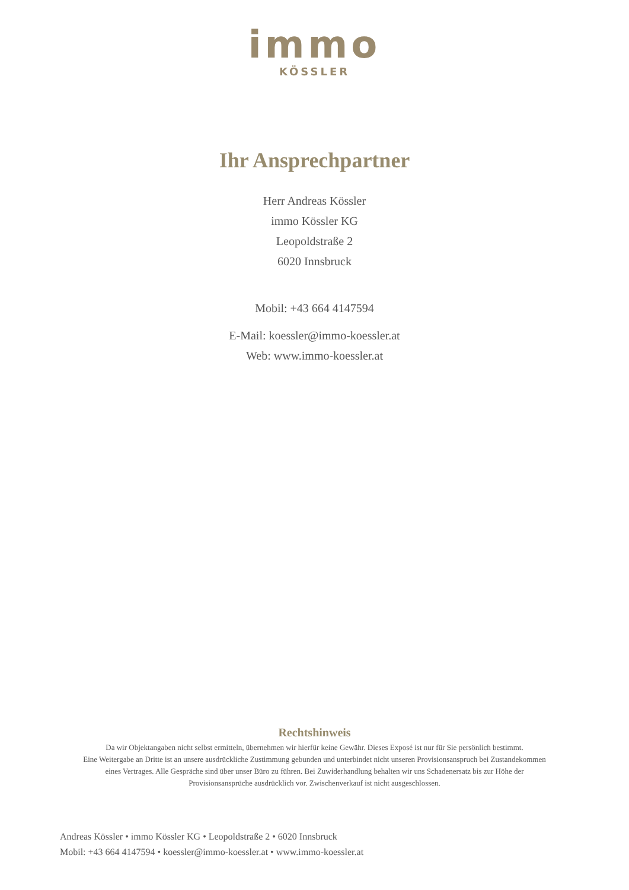immo
KÖSSLER
Ihr Ansprechpartner
Herr Andreas Kössler
immo Kössler KG
Leopoldstraße 2
6020 Innsbruck
Mobil: +43 664 4147594
E-Mail: koessler@immo-koessler.at
Web: www.immo-koessler.at
Rechtshinweis
Da wir Objektangaben nicht selbst ermitteln, übernehmen wir hierfür keine Gewähr. Dieses Exposé ist nur für Sie persönlich bestimmt.
Eine Weitergabe an Dritte ist an unsere ausdrückliche Zustimmung gebunden und unterbindet nicht unseren Provisionsanspruch bei Zustandekommen
eines Vertrages. Alle Gespräche sind über unser Büro zu führen. Bei Zuwiderhandlung behalten wir uns Schadenersatz bis zur Höhe der
Provisionsansprüche ausdrücklich vor. Zwischenverkauf ist nicht ausgeschlossen.
Andreas Kössler • immo Kössler KG • Leopoldstraße 2 • 6020 Innsbruck
Mobil: +43 664 4147594 • koessler@immo-koessler.at • www.immo-koessler.at